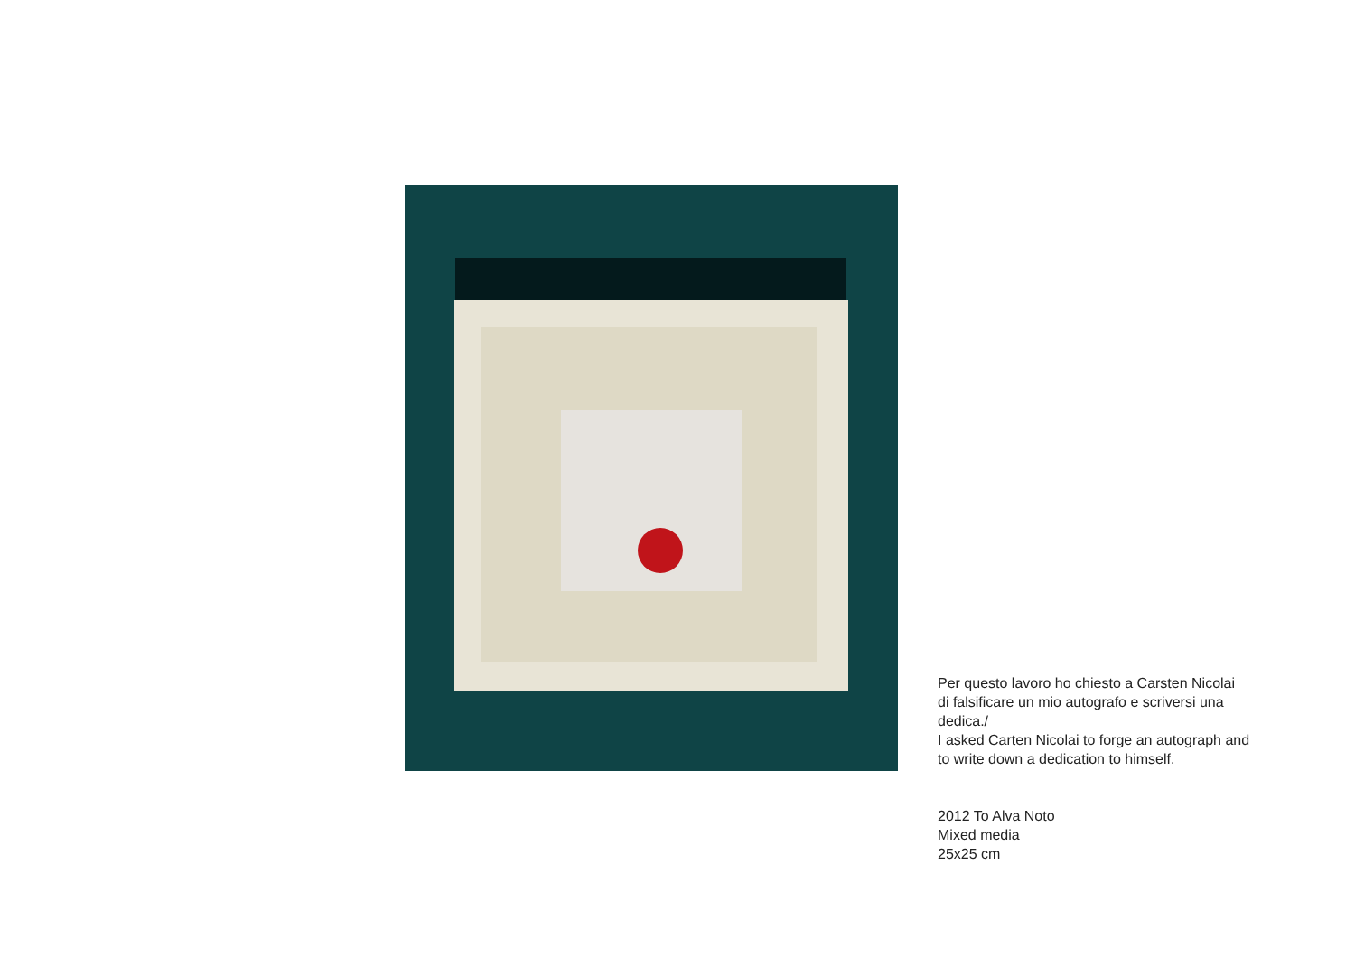Per questo lavoro ho chiesto a Carsten Nicolai
di falsificare un mio autografo e scriversi una
dedica./
I asked Carten Nicolai to forge an autograph and
to write down a dedication to himself.
2012 To Alva Noto
Mixed media
25x25 cm